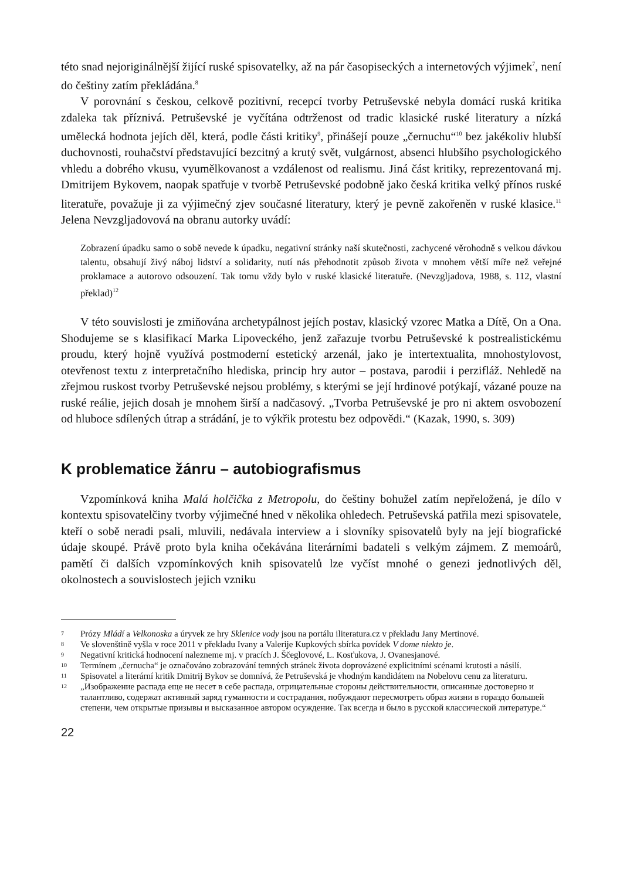této snad nejoriginálnější žijící ruské spisovatelky, až na pár časopiseckých a internetových výjimek<sup>7</sup>, není do češtiny zatím překládána.<sup>8</sup>
V porovnání s českou, celkově pozitivní, recepcí tvorby Petruševské nebyla domácí ruská kritika zdaleka tak příznivá. Petruševské je vyčítána odtrženost od tradic klasické ruské literatury a nízká umělecká hodnota jejích děl, která, podle části kritiky<sup>9</sup>, přinášejí pouze „černuchu“<sup>10</sup> bez jakékoliv hlubší duchovnosti, rouhačství představující bezcitný a krutý svět, vulgárnost, absenci hlubšího psychologického vhledu a dobrého vkusu, vyumělkovanost a vzdálenost od realismu. Jiná část kritiky, reprezentovaná mj. Dmitrijem Bykovem, naopak spatřuje v tvorbě Petruševské podobně jako česká kritika velký přínos ruské literatuře, považuje ji za výjimečný zjev současné literatury, který je pevně zakořeněn v ruské klasice.<sup>11</sup> Jelena Nevzgljadovová na obranu autorky uvádí:
Zobrazení úpadku samo o sobě nevede k úpadku, negativní stránky naší skutečnosti, zachycené věrohodně s velkou dávkou talentu, obsahují živý náboj lidství a solidarity, nutí nás přehodnotit způsob života v mnohem větší míře než veřejné proklamace a autorovo odsouzení. Tak tomu vždy bylo v ruské klasické literatuře. (Nevzgljadova, 1988, s. 112, vlastní překlad)<sup>12</sup>
V této souvislosti je zmiňována archetypálnost jejích postav, klasický vzorec Matka a Dítě, On a Ona. Shodujeme se s klasifikací Marka Lipoveckého, jenž zařazuje tvorbu Petruševské k postrealistickému proudu, který hojně využívá postmoderní estetický arzenál, jako je intertextualita, mnohostylovost, otevřenost textu z interpretačního hlediska, princip hry autor – postava, parodii i perzifláž. Nehledě na zřejmou ruskost tvorby Petruševské nejsou problémy, s kterými se její hrdinové potýkají, vázané pouze na ruské reálie, jejich dosah je mnohem širší a nadčasový. „Tvorba Petruševské je pro ni aktem osvobození od hluboce sdílených útrap a strádání, je to výkřik protestu bez odpovědi.“ (Kazak, 1990, s. 309)
K problematice žánru – autobiografismus
Vzpomínková kniha Malá holčička z Metropolu, do češtiny bohužel zatím nepřeložená, je dílo v kontextu spisovatelčiny tvorby výjimečné hned v několika ohledech. Petruševská patřila mezi spisovatele, kteří o sobě neradi psali, mluvili, nedávala interview a i slovníky spisovatelů byly na její biografické údaje skoupé. Právě proto byla kniha očekávána literárními badateli s velkým zájmem. Z memoárů, pamětí či dalších vzpomínkových knih spisovatelů lze vyčíst mnohé o genezi jednotlivých děl, okolnostech a souvislostech jejich vzniku
7
Prózy Mládí a Velkonoska a úryvek ze hry Sklenice vody jsou na portálu iliteratura.cz v překladu Jany Mertinové.
8
Ve slovenštině vyšla v roce 2011 v překladu Ivany a Valerije Kupkových sbírka povídek V dome niekto je.
9
Negativní kritická hodnocení nalezneme mj. v pracích J. Ščeglovové, L. Kosťukova, J. Ovanesjanové.
10
Termínem „černucha“ je označováno zobrazování temných stránek života doprovázené explicitními scénami krutosti a násilí.
11
Spisovatel a literární kritik Dmitrij Bykov se domnívá, že Petruševská je vhodným kandidátem na Nobelovu cenu za literaturu.
12
„Изображение распада еще не несет в себе распада, отрицательные стороны действительности, описанные достоверно и талантливо, содержат активный заряд гуманности и сострадания, побуждают пересмотреть образ жизни в гораздо большей степени, чем открытые призывы и высказанное автором осуждение. Так всегда и было в русской классической литературе.“
22